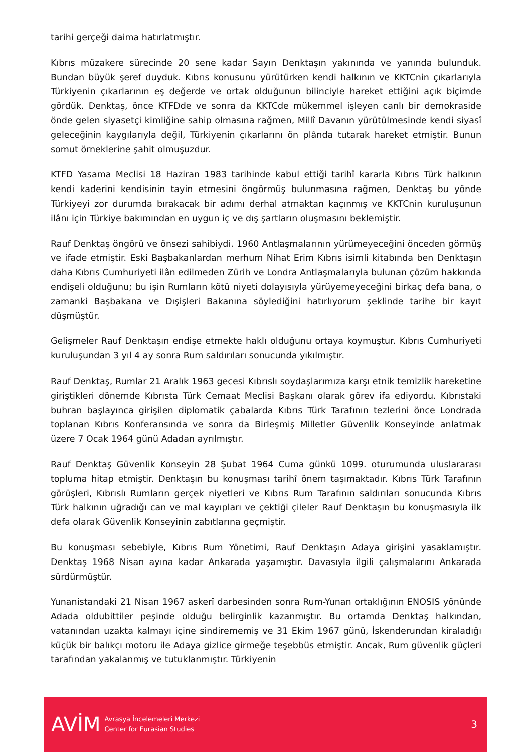tarihi gerçeği daima hatırlatmıştır.
Kıbrıs müzakere sürecinde 20 sene kadar Sayın Denktaşın yakınında ve yanında bulunduk. Bundan büyük şeref duyduk. Kıbrıs konusunu yürütürken kendi halkının ve KKTCnin çıkarlarıyla Türkiyenin çıkarlarının eş değerde ve ortak olduğunun bilinciyle hareket ettiğini açık biçimde gördük. Denktaş, önce KTFDde ve sonra da KKTCde mükemmel işleyen canlı bir demokraside önde gelen siyasetçi kimliğine sahip olmasına rağmen, Millî Davanın yürütülmesinde kendi siyasî geleceğinin kaygılarıyla değil, Türkiyenin çıkarlarını ön plânda tutarak hareket etmiştir. Bunun somut örneklerine şahit olmuşuzdur.
KTFD Yasama Meclisi 18 Haziran 1983 tarihinde kabul ettiği tarihî kararla Kıbrıs Türk halkının kendi kaderini kendisinin tayin etmesini öngörmüş bulunmasına rağmen, Denktaş bu yönde Türkiyeyi zor durumda bırakacak bir adımı derhal atmaktan kaçınmış ve KKTCnin kuruluşunun ilânı için Türkiye bakımından en uygun iç ve dış şartların oluşmasını beklemiştir.
Rauf Denktaş öngörü ve önsezi sahibiydi. 1960 Antlaşmalarının yürümeyeceğini önceden görmüş ve ifade etmiştir. Eski Başbakanlardan merhum Nihat Erim Kıbrıs isimli kitabında ben Denktaşın daha Kıbrıs Cumhuriyeti ilân edilmeden Zürih ve Londra Antlaşmalarıyla bulunan çözüm hakkında endişeli olduğunu; bu işin Rumların kötü niyeti dolayısıyla yürüyemeyeceğini birkaç defa bana, o zamanki Başbakana ve Dışişleri Bakanına söylediğini hatırlıyorum şeklinde tarihe bir kayıt düşmüştür.
Gelişmeler Rauf Denktaşın endişe etmekte haklı olduğunu ortaya koymuştur. Kıbrıs Cumhuriyeti kuruluşundan 3 yıl 4 ay sonra Rum saldırıları sonucunda yıkılmıştır.
Rauf Denktaş, Rumlar 21 Aralık 1963 gecesi Kıbrıslı soydaşlarımıza karşı etnik temizlik hareketine giriştikleri dönemde Kıbrısta Türk Cemaat Meclisi Başkanı olarak görev ifa ediyordu. Kıbrıstaki buhran başlayınca girişilen diplomatik çabalarda Kıbrıs Türk Tarafının tezlerini önce Londrada toplanan Kıbrıs Konferansında ve sonra da Birleşmiş Milletler Güvenlik Konseyinde anlatmak üzere 7 Ocak 1964 günü Adadan ayrılmıştır.
Rauf Denktaş Güvenlik Konseyin 28 Şubat 1964 Cuma günkü 1099. oturumunda uluslararası topluma hitap etmiştir. Denktaşın bu konuşması tarihî önem taşımaktadır. Kıbrıs Türk Tarafının görüşleri, Kıbrıslı Rumların gerçek niyetleri ve Kıbrıs Rum Tarafının saldırıları sonucunda Kıbrıs Türk halkının uğradığı can ve mal kayıpları ve çektiği çileler Rauf Denktaşın bu konuşmasıyla ilk defa olarak Güvenlik Konseyinin zabıtlarına geçmiştir.
Bu konuşması sebebiyle, Kıbrıs Rum Yönetimi, Rauf Denktaşın Adaya girişini yasaklamıştır. Denktaş 1968 Nisan ayına kadar Ankarada yaşamıştır. Davasıyla ilgili çalışmalarını Ankarada sürdürmüştür.
Yunanistandaki 21 Nisan 1967 askerî darbesinden sonra Rum-Yunan ortaklığının ENOSIS yönünde Adada oldubittiler peşinde olduğu belirginlik kazanmıştır. Bu ortamda Denktaş halkından, vatanından uzakta kalmayı içine sindirememiş ve 31 Ekim 1967 günü, İskenderundan kiraladığı küçük bir balıkçı motoru ile Adaya gizlice girmeğe teşebbüs etmiştir. Ancak, Rum güvenlik güçleri tarafından yakalanmış ve tutuklanmıştır. Türkiyenin
AVİM
Avrasya İncelemeleri Merkezi
Center for Eurasian Studies
3